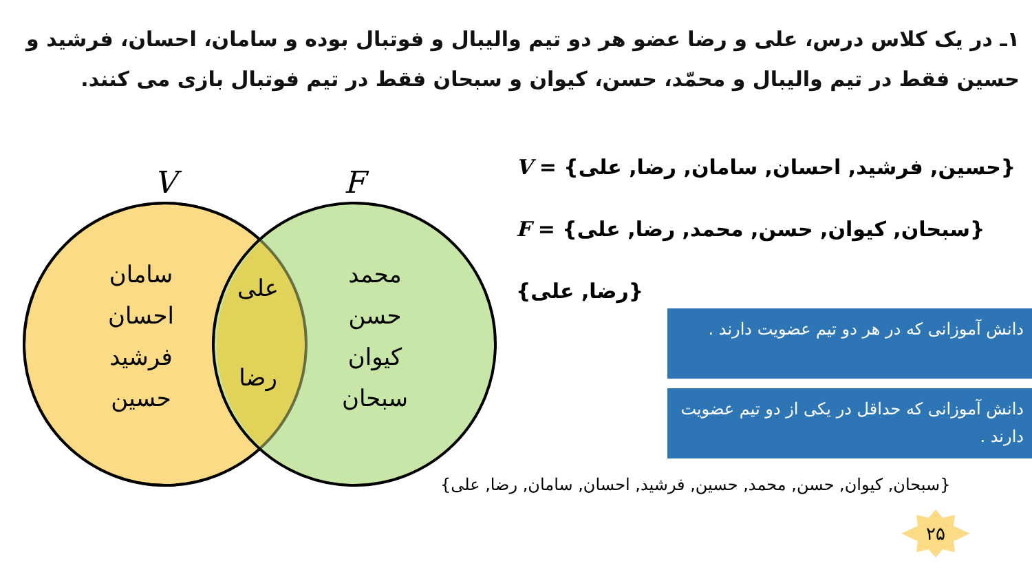۱ـ در یک کلاس درس، علی و رضا عضو هر دو تیم والیبال و فوتبال بوده و سامان، احسان، فرشید و حسین فقط در تیم والیبال و محمّد، حسن، کیوان و سبحان فقط در تیم فوتبال بازی می کنند.
V
F
سامان
احسان
فرشید
حسین
علی
رضا
محمد
حسن
کیوان
سبحان
V = {حسین, فرشید, احسان, سامان, رضا, علی}
F = {سبحان, کیوان, حسن, محمد, رضا, علی}
{رضا, علی}
دانش آموزانی که در هر دو تیم عضویت دارند .
دانش آموزانی که حداقل در یکی از دو تیم عضویت دارند .
{سبحان, کیوان, حسن, محمد, حسین, فرشید, احسان, سامان, رضا, علی}
۲۵